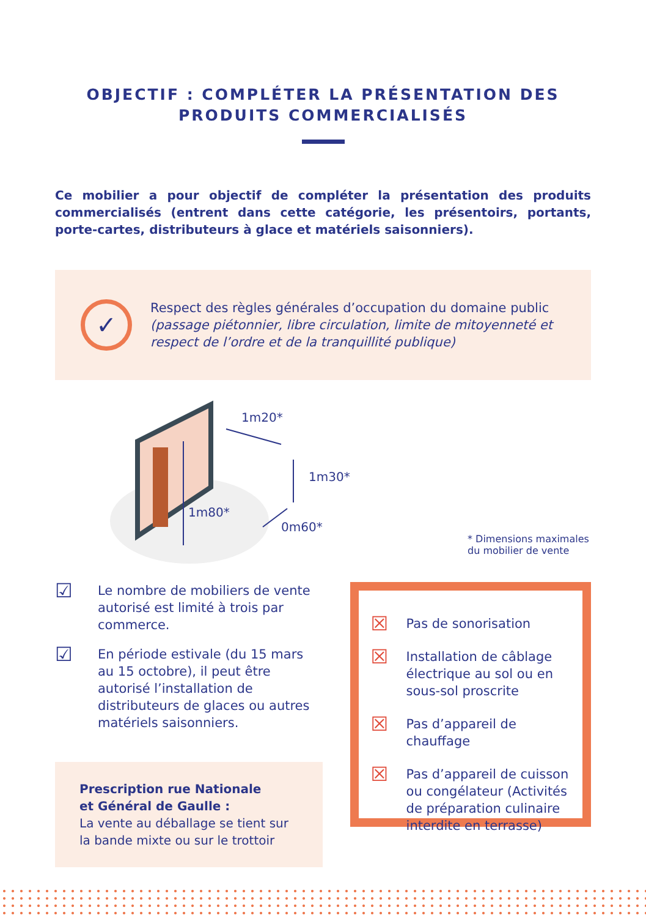OBJECTIF : COMPLÉTER LA PRÉSENTATION DES
PRODUITS COMMERCIALISÉS
Ce mobilier a pour objectif de compléter la présentation des produits commercialisés (entrent dans cette catégorie, les présentoirs, portants, porte-cartes, distributeurs à glace et matériels saisonniers).
✓
Respect des règles générales d’occupation du domaine public (passage piétonnier, libre circulation, limite de mitoyenneté et respect de l’ordre et de la tranquillité publique)
1m20*
1m30*
1m80*
0m60*
* Dimensions maximales
du mobilier de vente
☑ Le nombre de mobiliers de vente autorisé est limité à trois par commerce.
☑ En période estivale (du 15 mars au 15 octobre), il peut être autorisé l’installation de distributeurs de glaces ou autres matériels saisonniers.
Prescription rue Nationale
et Général de Gaulle :
La vente au déballage se tient sur la bande mixte ou sur le trottoir
☒ Pas de sonorisation
☒ Installation de câblage électrique au sol ou en sous-sol proscrite
☒ Pas d’appareil de chauffage
☒ Pas d’appareil de cuisson ou congélateur (Activités de préparation culinaire interdite en terrasse)